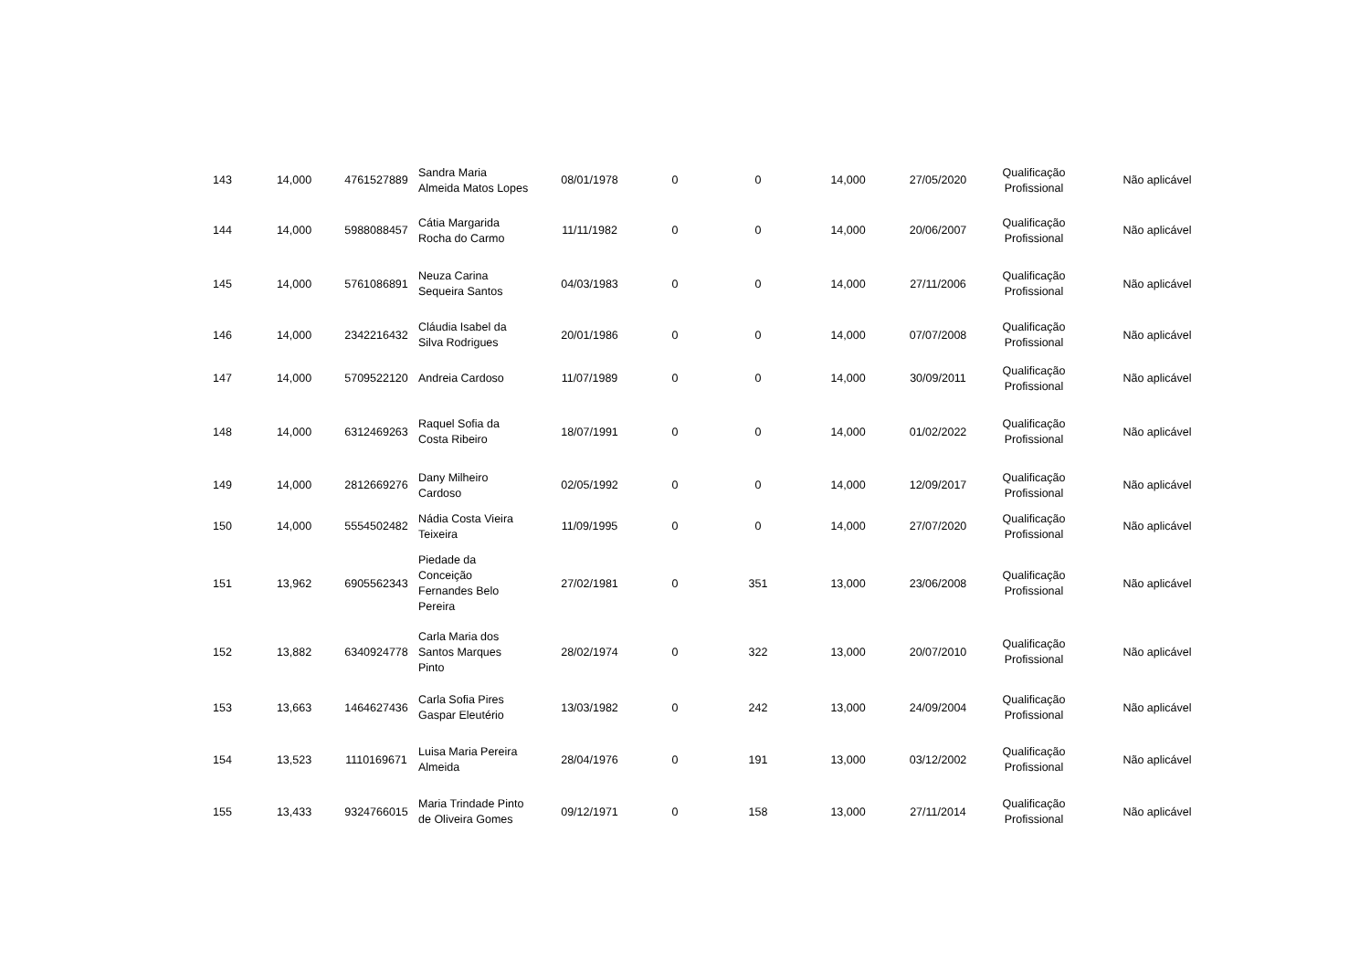| 143 | 14,000 | 4761527889 | Sandra Maria Almeida Matos Lopes | 08/01/1978 | 0 | 0 | 14,000 | 27/05/2020 | Qualificação Profissional | Não aplicável |
| 144 | 14,000 | 5988088457 | Cátia Margarida Rocha do Carmo | 11/11/1982 | 0 | 0 | 14,000 | 20/06/2007 | Qualificação Profissional | Não aplicável |
| 145 | 14,000 | 5761086891 | Neuza Carina Sequeira Santos | 04/03/1983 | 0 | 0 | 14,000 | 27/11/2006 | Qualificação Profissional | Não aplicável |
| 146 | 14,000 | 2342216432 | Cláudia Isabel da Silva Rodrigues | 20/01/1986 | 0 | 0 | 14,000 | 07/07/2008 | Qualificação Profissional | Não aplicável |
| 147 | 14,000 | 5709522120 | Andreia Cardoso | 11/07/1989 | 0 | 0 | 14,000 | 30/09/2011 | Qualificação Profissional | Não aplicável |
| 148 | 14,000 | 6312469263 | Raquel Sofia da Costa Ribeiro | 18/07/1991 | 0 | 0 | 14,000 | 01/02/2022 | Qualificação Profissional | Não aplicável |
| 149 | 14,000 | 2812669276 | Dany Milheiro Cardoso | 02/05/1992 | 0 | 0 | 14,000 | 12/09/2017 | Qualificação Profissional | Não aplicável |
| 150 | 14,000 | 5554502482 | Nádia Costa Vieira Teixeira | 11/09/1995 | 0 | 0 | 14,000 | 27/07/2020 | Qualificação Profissional | Não aplicável |
| 151 | 13,962 | 6905562343 | Piedade da Conceição Fernandes Belo Pereira | 27/02/1981 | 0 | 351 | 13,000 | 23/06/2008 | Qualificação Profissional | Não aplicável |
| 152 | 13,882 | 6340924778 | Carla Maria dos Santos Marques Pinto | 28/02/1974 | 0 | 322 | 13,000 | 20/07/2010 | Qualificação Profissional | Não aplicável |
| 153 | 13,663 | 1464627436 | Carla Sofia Pires Gaspar Eleutério | 13/03/1982 | 0 | 242 | 13,000 | 24/09/2004 | Qualificação Profissional | Não aplicável |
| 154 | 13,523 | 1110169671 | Luisa Maria Pereira Almeida | 28/04/1976 | 0 | 191 | 13,000 | 03/12/2002 | Qualificação Profissional | Não aplicável |
| 155 | 13,433 | 9324766015 | Maria Trindade Pinto de Oliveira Gomes | 09/12/1971 | 0 | 158 | 13,000 | 27/11/2014 | Qualificação Profissional | Não aplicável |